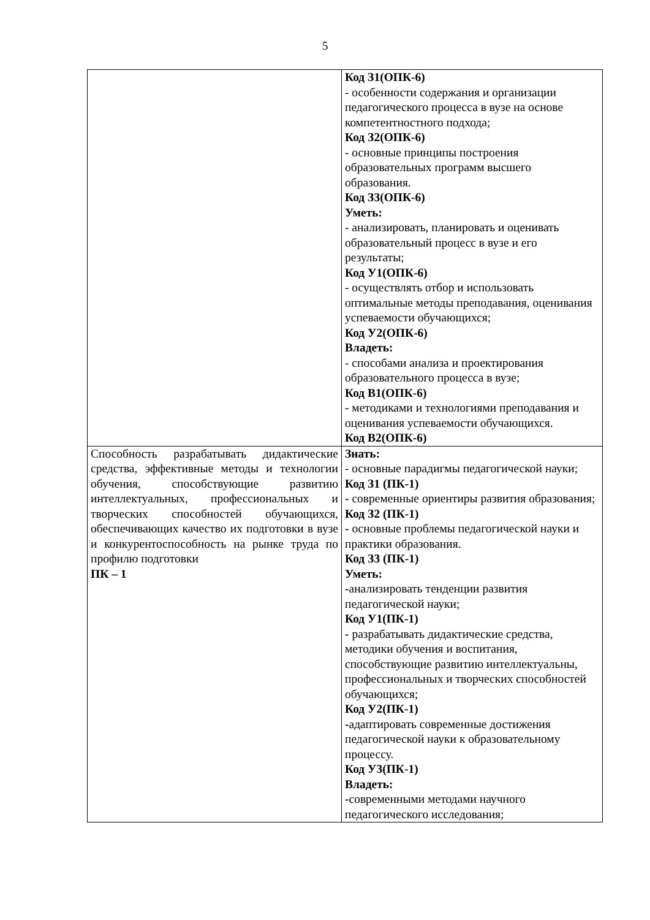5
| | Код З1(ОПК-6) - особенности содержания и организации педагогического процесса в вузе на основе компетентностного подхода; Код З2(ОПК-6) - основные принципы построения образовательных программ высшего образования. Код З3(ОПК-6) Уметь: - анализировать, планировать и оценивать образовательный процесс в вузе и его результаты; Код У1(ОПК-6) - осуществлять отбор и использовать оптимальные методы преподавания, оценивания успеваемости обучающихся; Код У2(ОПК-6) Владеть: - способами анализа и проектирования образовательного процесса в вузе; Код В1(ОПК-6) - методиками и технологиями преподавания и оценивания успеваемости обучающихся. Код В2(ОПК-6) |
| Способность разрабатывать дидактические средства, эффективные методы и технологии обучения, способствующие развитию интеллектуальных, профессиональных и творческих способностей обучающихся, обеспечивающих качество их подготовки в вузе и конкурентоспособность на рынке труда по профилю подготовки ПК – 1 | Знать: - основные парадигмы педагогической науки; Код З1 (ПК-1) - современные ориентиры развития образования; Код З2 (ПК-1) - основные проблемы педагогической науки и практики образования. Код З3 (ПК-1) Уметь: - анализировать тенденции развития педагогической науки; Код У1(ПК-1) - разрабатывать дидактические средства, методики обучения и воспитания, способствующие развитию интеллектуальны, профессиональных и творческих способностей обучающихся; Код У2(ПК-1) - адаптировать современные достижения педагогической науки к образовательному процессу. Код У3(ПК-1) Владеть: - современными методами научного педагогического исследования; |